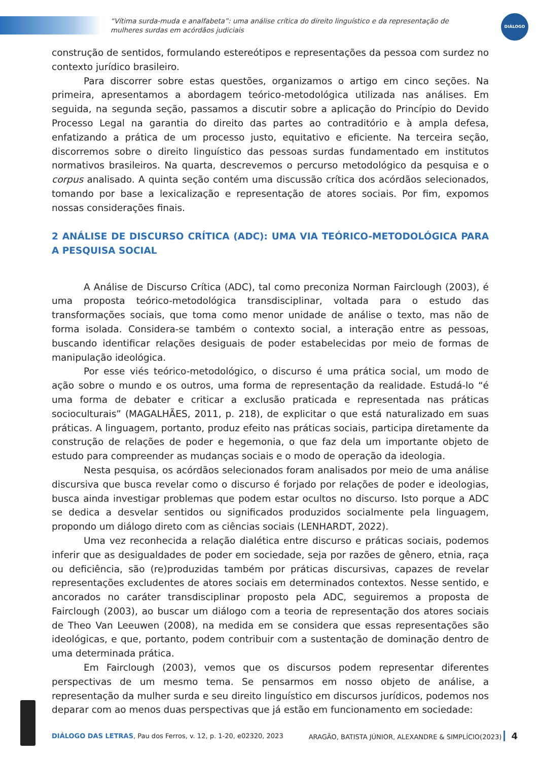DIÁLOGO
“Vítima surda-muda e analfabeta”: uma análise crítica do direito linguístico e da representação de mulheres surdas em acórdãos judiciais
construção de sentidos, formulando estereótipos e representações da pessoa com surdez no contexto jurídico brasileiro.
Para discorrer sobre estas questões, organizamos o artigo em cinco seções. Na primeira, apresentamos a abordagem teórico-metodológica utilizada nas análises. Em seguida, na segunda seção, passamos a discutir sobre a aplicação do Princípio do Devido Processo Legal na garantia do direito das partes ao contraditório e à ampla defesa, enfatizando a prática de um processo justo, equitativo e eficiente. Na terceira seção, discorremos sobre o direito linguístico das pessoas surdas fundamentado em institutos normativos brasileiros. Na quarta, descrevemos o percurso metodológico da pesquisa e o corpus analisado. A quinta seção contém uma discussão crítica dos acórdãos selecionados, tomando por base a lexicalização e representação de atores sociais. Por fim, expomos nossas considerações finais.
2 ANÁLISE DE DISCURSO CRÍTICA (ADC): UMA VIA TEÓRICO-METODOLÓGICA PARA A PESQUISA SOCIAL
A Análise de Discurso Crítica (ADC), tal como preconiza Norman Fairclough (2003), é uma proposta teórico-metodológica transdisciplinar, voltada para o estudo das transformações sociais, que toma como menor unidade de análise o texto, mas não de forma isolada. Considera-se também o contexto social, a interação entre as pessoas, buscando identificar relações desiguais de poder estabelecidas por meio de formas de manipulação ideológica.
Por esse viés teórico-metodológico, o discurso é uma prática social, um modo de ação sobre o mundo e os outros, uma forma de representação da realidade. Estudá-lo “é uma forma de debater e criticar a exclusão praticada e representada nas práticas socioculturais” (MAGALHÃES, 2011, p. 218), de explicitar o que está naturalizado em suas práticas. A linguagem, portanto, produz efeito nas práticas sociais, participa diretamente da construção de relações de poder e hegemonia, o que faz dela um importante objeto de estudo para compreender as mudanças sociais e o modo de operação da ideologia.
Nesta pesquisa, os acórdãos selecionados foram analisados por meio de uma análise discursiva que busca revelar como o discurso é forjado por relações de poder e ideologias, busca ainda investigar problemas que podem estar ocultos no discurso. Isto porque a ADC se dedica a desvelar sentidos ou significados produzidos socialmente pela linguagem, propondo um diálogo direto com as ciências sociais (LENHARDT, 2022).
Uma vez reconhecida a relação dialética entre discurso e práticas sociais, podemos inferir que as desigualdades de poder em sociedade, seja por razões de gênero, etnia, raça ou deficiência, são (re)produzidas também por práticas discursivas, capazes de revelar representações excludentes de atores sociais em determinados contextos. Nesse sentido, e ancorados no caráter transdisciplinar proposto pela ADC, seguiremos a proposta de Fairclough (2003), ao buscar um diálogo com a teoria de representação dos atores sociais de Theo Van Leeuwen (2008), na medida em se considera que essas representações são ideológicas, e que, portanto, podem contribuir com a sustentação de dominação dentro de uma determinada prática.
Em Fairclough (2003), vemos que os discursos podem representar diferentes perspectivas de um mesmo tema. Se pensarmos em nosso objeto de análise, a representação da mulher surda e seu direito linguístico em discursos jurídicos, podemos nos deparar com ao menos duas perspectivas que já estão em funcionamento em sociedade:
DIÁLOGO DAS LETRAS, Pau dos Ferros, v. 12, p. 1-20, e02320, 2023 ARAGÃO, BATISTA JÚNIOR, ALEXANDRE & SIMPLÍCIO(2023) 4